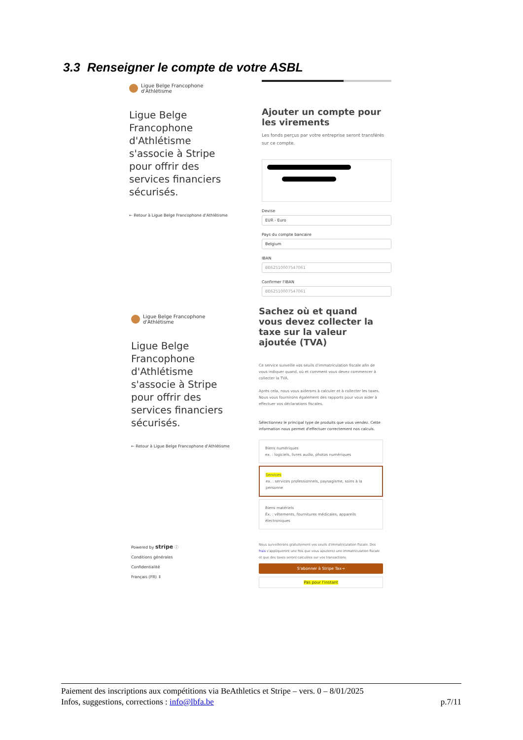3.3 Renseigner le compte de votre ASBL
Ligue Belge Francophone
d'Athlétisme
Ligue Belge Francophone d'Athlétisme s'associe à Stripe pour offrir des services financiers sécurisés.
← Retour à Ligue Belge Francophone d'Athlétisme
Ajouter un compte pour les virements
Les fonds perçus par votre entreprise seront transférés sur ce compte.
Devise
EUR - Euro
Pays du compte bancaire
Belgium
IBAN
BE62510007547061
Confirmer l'IBAN
BE62510007547061
Ligue Belge Francophone
d'Athlétisme
Ligue Belge Francophone d'Athlétisme s'associe à Stripe pour offrir des services financiers sécurisés.
← Retour à Ligue Belge Francophone d'Athlétisme
Powered by stripe ⓘ
Conditions générales
Confidentialité
Français (FR) ⇕
Sachez où et quand vous devez collecter la taxe sur la valeur ajoutée (TVA)
Ce service surveille vos seuils d'immatriculation fiscale afin de vous indiquer quand, où et comment vous devez commencer à collecter la TVA.
Après cela, nous vous aiderons à calculer et à collecter les taxes. Nous vous fournirons également des rapports pour vous aider à effectuer vos déclarations fiscales.
Sélectionnez le principal type de produits que vous vendez. Cette information nous permet d'effectuer correctement nos calculs.
Biens numériques
ex. : logiciels, livres audio, photos numériques
Services
ex. : services professionnels, paysagisme, soins à la personne
Biens matériels
Ex. : vêtements, fournitures médicales, appareils électroniques
Nous surveillerons gratuitement vos seuils d'immatriculation fiscale. Des frais s'appliqueront une fois que vous ajouterez une immatriculation fiscale et que des taxes seront calculées sur vos transactions.
S'abonner à Stripe Tax→
Pas pour l'instant
Paiement des inscriptions aux compétitions via BeAthletics et Stripe – vers. 0 – 8/01/2025
Infos, suggestions, corrections : info@lbfa.be p.7/11